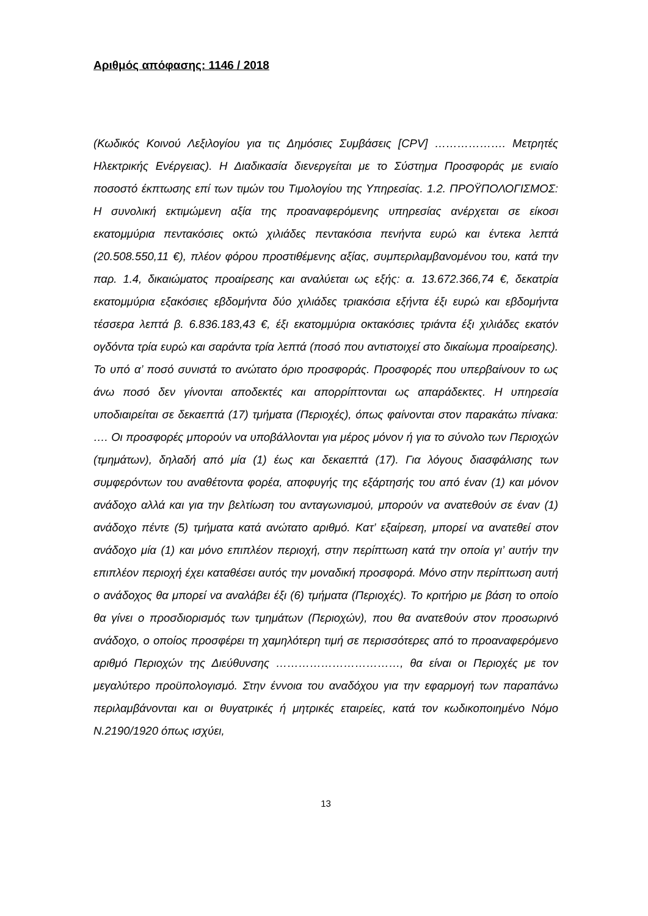Αριθμός απόφασης: 1146 / 2018
(Κωδικός Κοινού Λεξιλογίου για τις Δημόσιες Συμβάσεις [CPV] ………………. Μετρητές Ηλεκτρικής Ενέργειας). Η Διαδικασία διενεργείται με το Σύστημα Προσφοράς με ενιαίο ποσοστό έκπτωσης επί των τιμών του Τιμολογίου της Υπηρεσίας. 1.2. ΠΡΟΫΠΟΛΟΓΙΣΜΟΣ: Η συνολική εκτιμώμενη αξία της προαναφερόμενης υπηρεσίας ανέρχεται σε είκοσι εκατομμύρια πεντακόσιες οκτώ χιλιάδες πεντακόσια πενήντα ευρώ και έντεκα λεπτά (20.508.550,11 €), πλέον φόρου προστιθέμενης αξίας, συμπεριλαμβανομένου του, κατά την παρ. 1.4, δικαιώματος προαίρεσης και αναλύεται ως εξής: α. 13.672.366,74 €, δεκατρία εκατομμύρια εξακόσιες εβδομήντα δύο χιλιάδες τριακόσια εξήντα έξι ευρώ και εβδομήντα τέσσερα λεπτά β. 6.836.183,43 €, έξι εκατομμύρια οκτακόσιες τριάντα έξι χιλιάδες εκατόν ογδόντα τρία ευρώ και σαράντα τρία λεπτά (ποσό που αντιστοιχεί στο δικαίωμα προαίρεσης). Το υπό α’ ποσό συνιστά το ανώτατο όριο προσφοράς. Προσφορές που υπερβαίνουν το ως άνω ποσό δεν γίνονται αποδεκτές και απορρίπτονται ως απαράδεκτες. Η υπηρεσία υποδιαιρείται σε δεκαεπτά (17) τμήματα (Περιοχές), όπως φαίνονται στον παρακάτω πίνακα: …. Οι προσφορές μπορούν να υποβάλλονται για μέρος μόνον ή για το σύνολο των Περιοχών (τμημάτων), δηλαδή από μία (1) έως και δεκαεπτά (17). Για λόγους διασφάλισης των συμφερόντων του αναθέτοντα φορέα, αποφυγής της εξάρτησής του από έναν (1) και μόνον ανάδοχο αλλά και για την βελτίωση του ανταγωνισμού, μπορούν να ανατεθούν σε έναν (1) ανάδοχο πέντε (5) τμήματα κατά ανώτατο αριθμό. Κατ’ εξαίρεση, μπορεί να ανατεθεί στον ανάδοχο μία (1) και μόνο επιπλέον περιοχή, στην περίπτωση κατά την οποία γι’ αυτήν την επιπλέον περιοχή έχει καταθέσει αυτός την μοναδική προσφορά. Μόνο στην περίπτωση αυτή ο ανάδοχος θα μπορεί να αναλάβει έξι (6) τμήματα (Περιοχές). Το κριτήριο με βάση το οποίο θα γίνει ο προσδιορισμός των τμημάτων (Περιοχών), που θα ανατεθούν στον προσωρινό ανάδοχο, ο οποίος προσφέρει τη χαμηλότερη τιμή σε περισσότερες από το προαναφερόμενο αριθμό Περιοχών της Διεύθυνσης ……………………………, θα είναι οι Περιοχές με τον μεγαλύτερο προϋπολογισμό. Στην έννοια του αναδόχου για την εφαρμογή των παραπάνω περιλαμβάνονται και οι θυγατρικές ή μητρικές εταιρείες, κατά τον κωδικοποιημένο Νόμο Ν.2190/1920 όπως ισχύει,
13